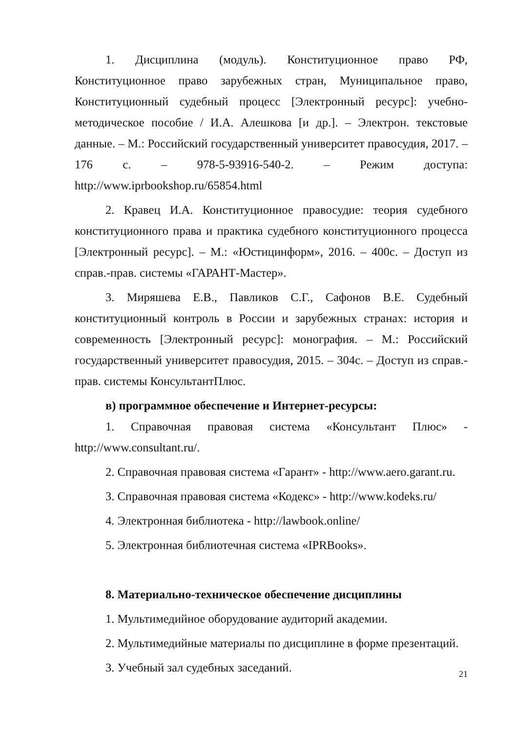1. Дисциплина (модуль). Конституционное право РФ, Конституционное право зарубежных стран, Муниципальное право, Конституционный судебный процесс [Электронный ресурс]: учебно-методическое пособие / И.А. Алешкова [и др.]. – Электрон. текстовые данные. – М.: Российский государственный университет правосудия, 2017. – 176 с. – 978-5-93916-540-2. – Режим доступа: http://www.iprbookshop.ru/65854.html
2. Кравец И.А. Конституционное правосудие: теория судебного конституционного права и практика судебного конституционного процесса [Электронный ресурс]. – М.: «Юстицинформ», 2016. – 400с. – Доступ из справ.-прав. системы «ГАРАНТ-Мастер».
3. Миряшева Е.В., Павликов С.Г., Сафонов В.Е. Судебный конституционный контроль в России и зарубежных странах: история и современность [Электронный ресурс]: монография. – М.: Российский государственный университет правосудия, 2015. – 304с. – Доступ из справ.-прав. системы КонсультантПлюс.
в) программное обеспечение и Интернет-ресурсы:
1. Справочная правовая система «Консультант Плюс» - http://www.consultant.ru/.
2. Справочная правовая система «Гарант» - http://www.aero.garant.ru.
3. Справочная правовая система «Кодекс» - http://www.kodeks.ru/
4. Электронная библиотека - http://lawbook.online/
5. Электронная библиотечная система «IPRBooks».
8. Материально-техническое обеспечение дисциплины
1. Мультимедийное оборудование аудиторий академии.
2. Мультимедийные материалы по дисциплине в форме презентаций.
3. Учебный зал судебных заседаний.
21